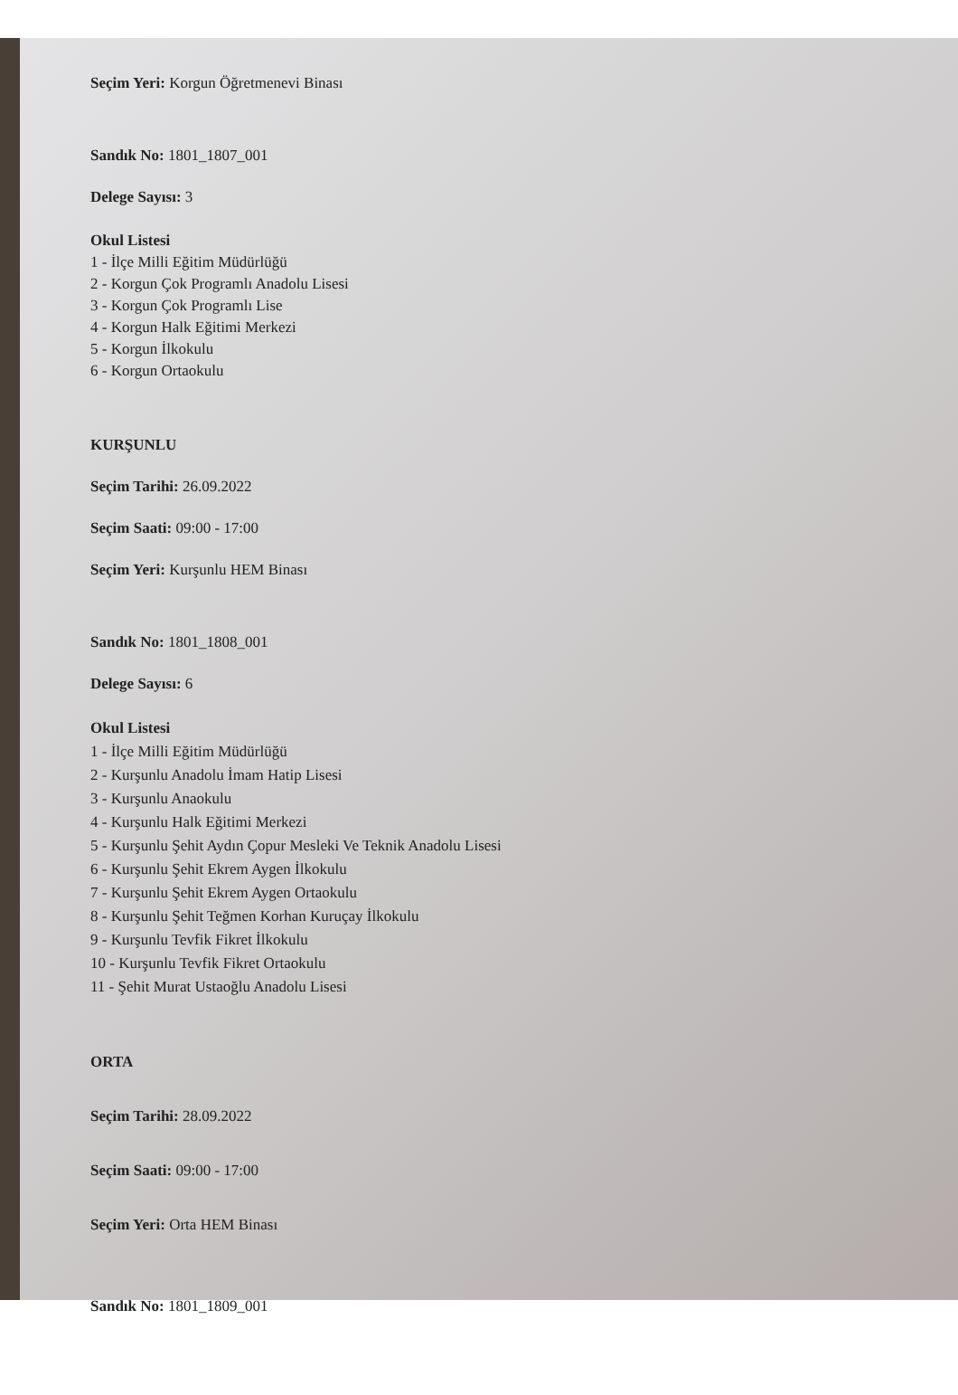Seçim Yeri: Korgun Öğretmenevi Binası
Sandık No: 1801_1807_001
Delege Sayısı: 3
Okul Listesi
1 - İlçe Milli Eğitim Müdürlüğü
2 - Korgun Çok Programlı Anadolu Lisesi
3 - Korgun Çok Programlı Lise
4 - Korgun Halk Eğitimi Merkezi
5 - Korgun İlkokulu
6 - Korgun Ortaokulu
KURŞUNLU
Seçim Tarihi: 26.09.2022
Seçim Saati: 09:00 - 17:00
Seçim Yeri: Kurşunlu HEM Binası
Sandık No: 1801_1808_001
Delege Sayısı: 6
Okul Listesi
1 - İlçe Milli Eğitim Müdürlüğü
2 - Kurşunlu Anadolu İmam Hatip Lisesi
3 - Kurşunlu Anaokulu
4 - Kurşunlu Halk Eğitimi Merkezi
5 - Kurşunlu Şehit Aydın Çopur Mesleki Ve Teknik Anadolu Lisesi
6 - Kurşunlu Şehit Ekrem Aygen İlkokulu
7 - Kurşunlu Şehit Ekrem Aygen Ortaokulu
8 - Kurşunlu Şehit Teğmen Korhan Kuruçay İlkokulu
9 - Kurşunlu Tevfik Fikret İlkokulu
10 - Kurşunlu Tevfik Fikret Ortaokulu
11 - Şehit Murat Ustaoğlu Anadolu Lisesi
ORTA
Seçim Tarihi: 28.09.2022
Seçim Saati: 09:00 - 17:00
Seçim Yeri: Orta HEM Binası
Sandık No: 1801_1809_001